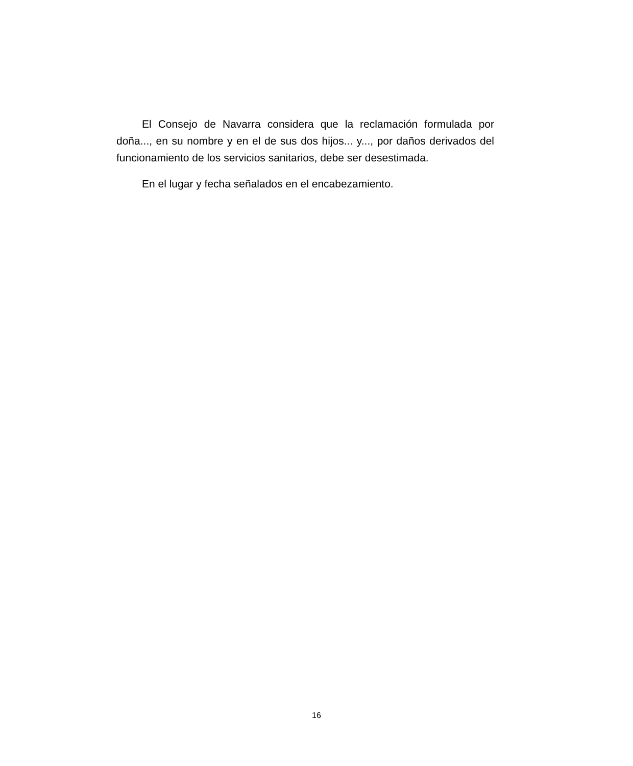El Consejo de Navarra considera que la reclamación formulada por doña..., en su nombre y en el de sus dos hijos... y..., por daños derivados del funcionamiento de los servicios sanitarios, debe ser desestimada.
En el lugar y fecha señalados en el encabezamiento.
16